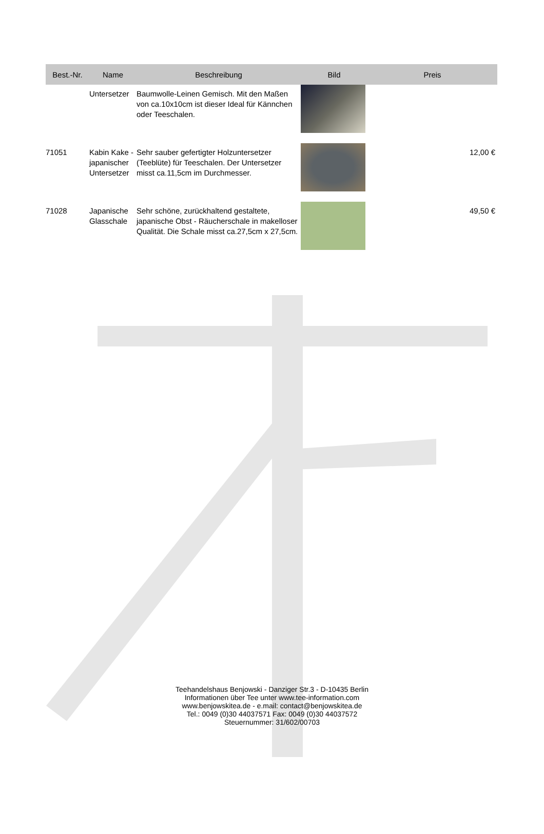| Best.-Nr. | Name | Beschreibung | Bild | Preis |
| --- | --- | --- | --- | --- |
| | Untersetzer | Baumwolle-Leinen Gemisch. Mit den Maßen von ca.10x10cm ist dieser Ideal für Kännchen oder Teeschalen. | | |
| 71051 | Kabin Kake - japanischer Untersetzer | Sehr sauber gefertigter Holzuntersetzer (Teeblüte) für Teeschalen. Der Untersetzer misst ca.11,5cm im Durchmesser. | | 12,00 € |
| 71028 | Japanische Glasschale | Sehr schöne, zurückhaltend gestaltete, japanische Obst - Räucherschale in makelloser Qualität. Die Schale misst ca.27,5cm x 27,5cm. | | 49,50 € |
Teehandelshaus Benjowski - Danziger Str.3 - D-10435 Berlin
Informationen über Tee unter www.tee-information.com
www.benjowskitea.de - e.mail: contact@benjowskitea.de
Tel.: 0049 (0)30 44037571 Fax: 0049 (0)30 44037572
Steuernummer: 31/602/00703